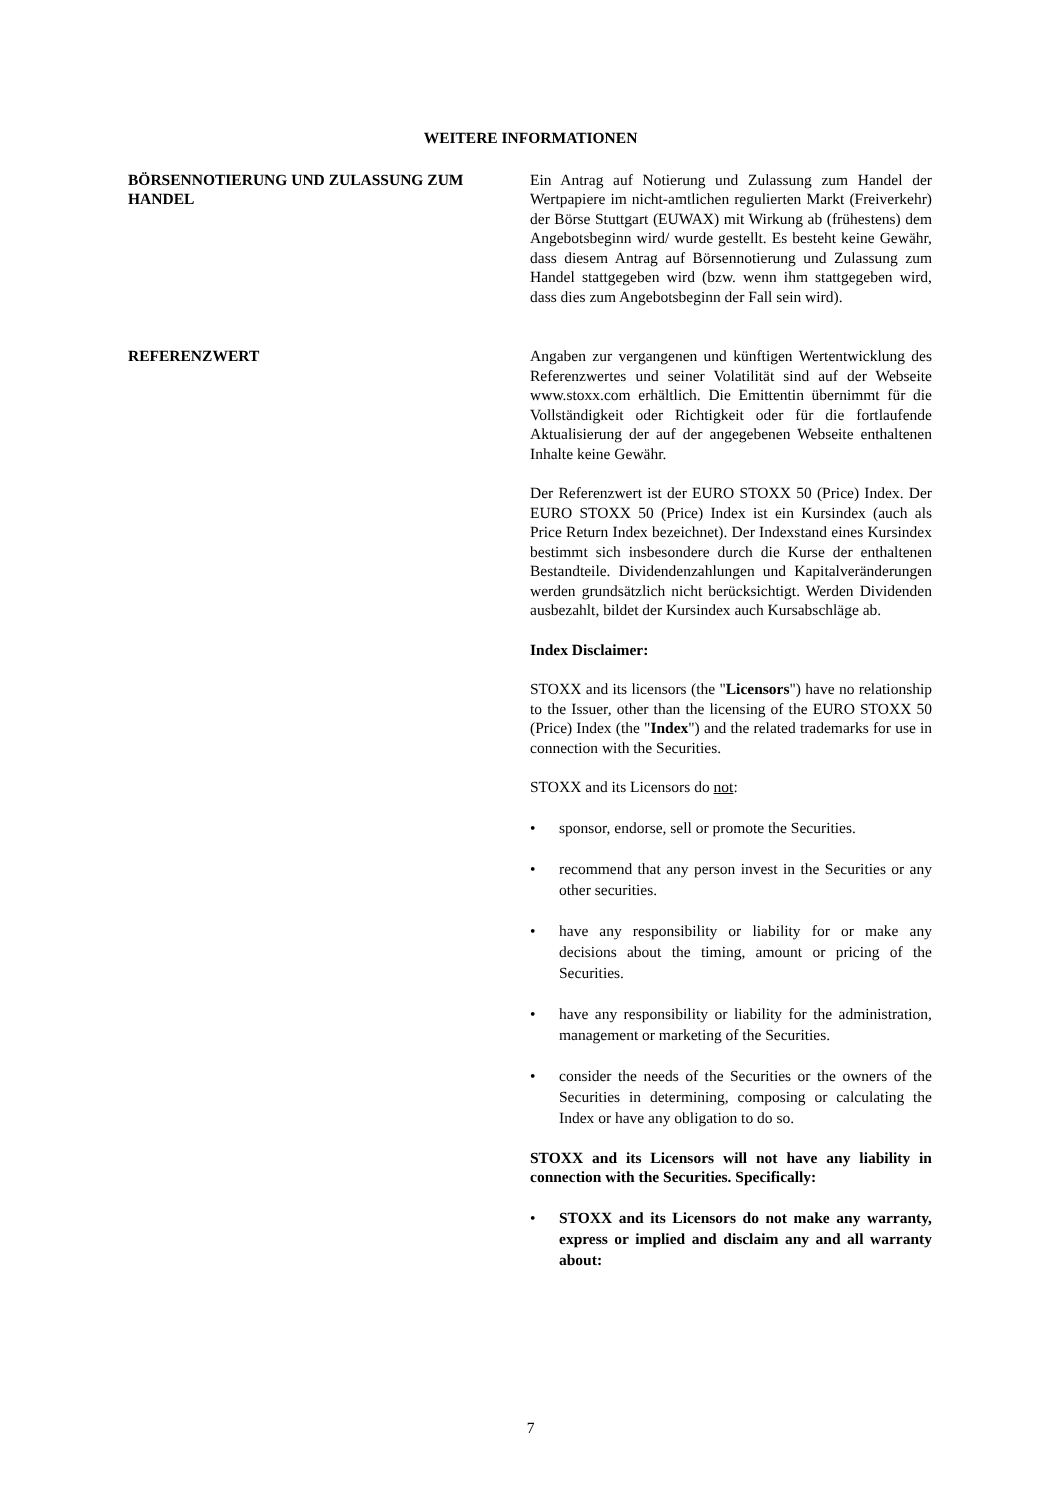WEITERE INFORMATIONEN
BÖRSENNOTIERUNG UND ZULASSUNG ZUM HANDEL Ein Antrag auf Notierung und Zulassung zum Handel der Wertpapiere im nicht-amtlichen regulierten Markt (Freiverkehr) der Börse Stuttgart (EUWAX) mit Wirkung ab (frühestens) dem Angebotsbeginn wird/ wurde gestellt. Es besteht keine Gewähr, dass diesem Antrag auf Börsennotierung und Zulassung zum Handel stattgegeben wird (bzw. wenn ihm stattgegeben wird, dass dies zum Angebotsbeginn der Fall sein wird).
REFERENZWERT Angaben zur vergangenen und künftigen Wertentwicklung des Referenzwertes und seiner Volatilität sind auf der Webseite www.stoxx.com erhältlich. Die Emittentin übernimmt für die Vollständigkeit oder Richtigkeit oder für die fortlaufende Aktualisierung der auf der angegebenen Webseite enthaltenen Inhalte keine Gewähr.
Der Referenzwert ist der EURO STOXX 50 (Price) Index. Der EURO STOXX 50 (Price) Index ist ein Kursindex (auch als Price Return Index bezeichnet). Der Indexstand eines Kursindex bestimmt sich insbesondere durch die Kurse der enthaltenen Bestandteile. Dividendenzahlungen und Kapitalveränderungen werden grundsätzlich nicht berücksichtigt. Werden Dividenden ausbezahlt, bildet der Kursindex auch Kursabschläge ab.
Index Disclaimer:
STOXX and its licensors (the "Licensors") have no relationship to the Issuer, other than the licensing of the EURO STOXX 50 (Price) Index (the "Index") and the related trademarks for use in connection with the Securities.
STOXX and its Licensors do not:
• sponsor, endorse, sell or promote the Securities.
• recommend that any person invest in the Securities or any other securities.
• have any responsibility or liability for or make any decisions about the timing, amount or pricing of the Securities.
• have any responsibility or liability for the administration, management or marketing of the Securities.
• consider the needs of the Securities or the owners of the Securities in determining, composing or calculating the Index or have any obligation to do so.
STOXX and its Licensors will not have any liability in connection with the Securities. Specifically:
• STOXX and its Licensors do not make any warranty, express or implied and disclaim any and all warranty about:
7